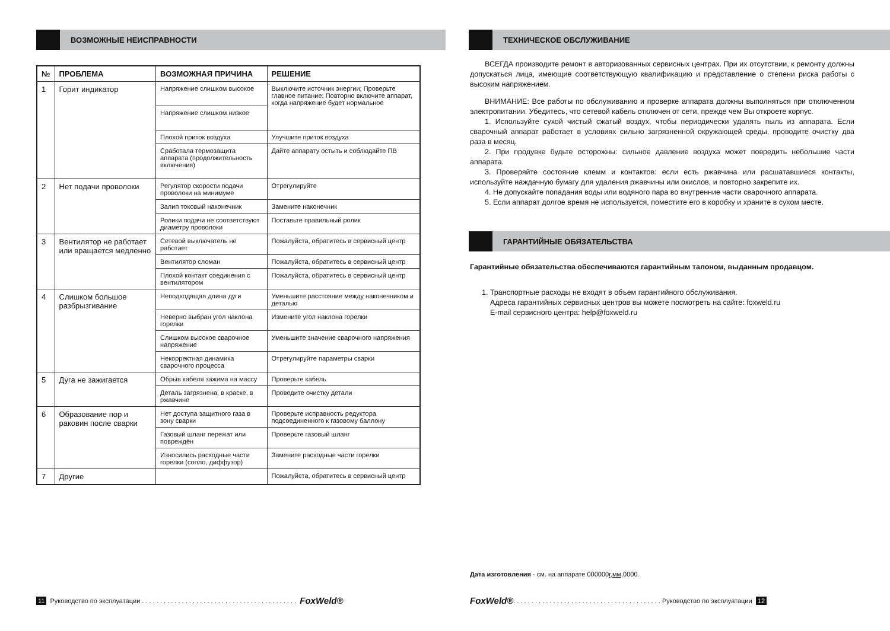ВОЗМОЖНЫЕ НЕИСПРАВНОСТИ
| № | ПРОБЛЕМА | ВОЗМОЖНАЯ ПРИЧИНА | РЕШЕНИЕ |
| --- | --- | --- | --- |
| 1 | Горит индикатор | Напряжение слишком высокое | Выключите источник энергии; Проверьте главное питание; Повторно включите аппарат, когда напряжение будет нормальное |
| | | Напряжение слишком низкое | |
| | | Плохой приток воздуха | Улучшите приток воздуха |
| | | Сработала термозащита аппарата (продолжительность включения) | Дайте аппарату остыть и соблюдайте ПВ |
| 2 | Нет подачи проволоки | Регулятор скорости подачи проволоки на минимуме | Отрегулируйте |
| | | Залип токовый наконечник | Замените наконечник |
| | | Ролики подачи не соответствуют диаметру проволоки | Поставьте правильный ролик |
| 3 | Вентилятор не работает или вращается медленно | Сетевой выключатель не работает | Пожалуйста, обратитесь в сервисный центр |
| | | Вентилятор сломан | Пожалуйста, обратитесь в сервисный центр |
| | | Плохой контакт соединения с вентилятором | Пожалуйста, обратитесь в сервисный центр |
| 4 | Слишком большое разбрызгивание | Неподходящая длина дуги | Уменьшите расстояние между наконечником и деталью |
| | | Неверно выбран угол наклона горелки | Измените угол наклона горелки |
| | | Слишком высокое сварочное напряжение | Уменьшите значение сварочного напряжения |
| | | Некорректная динамика сварочного процесса | Отрегулируйте параметры сварки |
| 5 | Дуга не зажигается | Обрыв кабеля зажима на массу | Проверьте кабель |
| | | Деталь загрязнена, в краске, в ржавчине | Проведите очистку детали |
| 6 | Образование пор и раковин после сварки | Нет доступа защитного газа в зону сварки | Проверьте исправность редуктора подсоединенного к газовому баллону |
| | | Газовый шланг пережат или повреждён | Проверьте газовый шланг |
| | | Износились расходные части горелки (сопло, диффузор) | Замените расходные части горелки |
| 7 | Другие | | Пожалуйста, обратитесь в сервисный центр |
11 Руководство по эксплуатации . . . . . . . . . . . . . . . . . . . . . . . . . . . . . . . . . . . . . . . . . . . FoxWeld®
ТЕХНИЧЕСКОЕ ОБСЛУЖИВАНИЕ
ВСЕГДА производите ремонт в авторизованных сервисных центрах. При их отсутствии, к ремонту должны допускаться лица, имеющие соответствующую квалификацию и представление о степени риска работы с высоким напряжением.
ВНИМАНИЕ: Все работы по обслуживанию и проверке аппарата должны выполняться при отключенном электропитании. Убедитесь, что сетевой кабель отключен от сети, прежде чем Вы откроете корпус.
1. Используйте сухой чистый сжатый воздух, чтобы периодически удалять пыль из аппарата. Если сварочный аппарат работает в условиях сильно загрязненной окружающей среды, проводите очистку два раза в месяц.
2. При продувке будьте осторожны: сильное давление воздуха может повредить небольшие части аппарата.
3. Проверяйте состояние клемм и контактов: если есть ржавчина или расшатавшиеся контакты, используйте наждачную бумагу для удаления ржавчины или окислов, и повторно закрепите их.
4. Не допускайте попадания воды или водяного пара во внутренние части сварочного аппарата.
5. Если аппарат долгое время не используется, поместите его в коробку и храните в сухом месте.
ГАРАНТИЙНЫЕ ОБЯЗАТЕЛЬСТВА
Гарантийные обязательства обеспечиваются гарантийным талоном, выданным продавцом.
1. Транспортные расходы не входят в объем гарантийного обслуживания.
Адреса гарантийных сервисных центров вы можете посмотреть на сайте: foxweld.ru
E-mail сервисного центра: help@foxweld.ru
Дата изготовления - см. на аппарате 000000г,мм,0000.
FoxWeld®. . . . . . . . . . . . . . . . . . . . . . . . . . . . . . . . . . . . . . . . . Руководство по эксплуатации 12